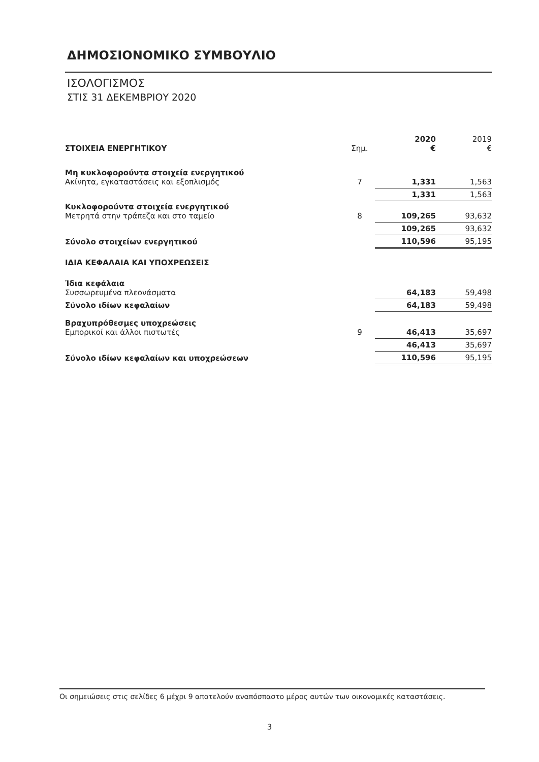ΔΗΜΟΣΙΟΝΟΜΙΚΟ ΣΥΜΒΟΥΛΙΟ
ΙΣΟΛΟΓΙΣΜΟΣ
ΣΤΙΣ 31 ΔΕΚΕΜΒΡΙΟΥ 2020
| ΣΤΟΙΧΕΙΑ ΕΝΕΡΓΗΤΙΚΟΥ | Σημ. | 2020 € | 2019 € |
| Μη κυκλοφορούντα στοιχεία ενεργητικού Ακίνητα, εγκαταστάσεις και εξοπλισμός | 7 | 1,331 | 1,563 |
| | | 1,331 | 1,563 |
| Κυκλοφορούντα στοιχεία ενεργητικού Μετρητά στην τράπεζα και στο ταμείο | 8 | 109,265 | 93,632 |
| | | 109,265 | 93,632 |
| Σύνολο στοιχείων ενεργητικού | | 110,596 | 95,195 |
| ΙΔΙΑ ΚΕΦΑΛΑΙΑ ΚΑΙ ΥΠΟΧΡΕΩΣΕΙΣ | | | |
| Ίδια κεφάλαια Συσσωρευμένα πλεονάσματα | | 64,183 | 59,498 |
| Σύνολο ιδίων κεφαλαίων | | 64,183 | 59,498 |
| Βραχυπρόθεσμες υποχρεώσεις Εμπορικοί και άλλοι πιστωτές | 9 | 46,413 | 35,697 |
| | | 46,413 | 35,697 |
| Σύνολο ιδίων κεφαλαίων και υποχρεώσεων | | 110,596 | 95,195 |
Οι σημειώσεις στις σελίδες 6 μέχρι 9 αποτελούν αναπόσπαστο μέρος αυτών των οικονομικές καταστάσεις.
3